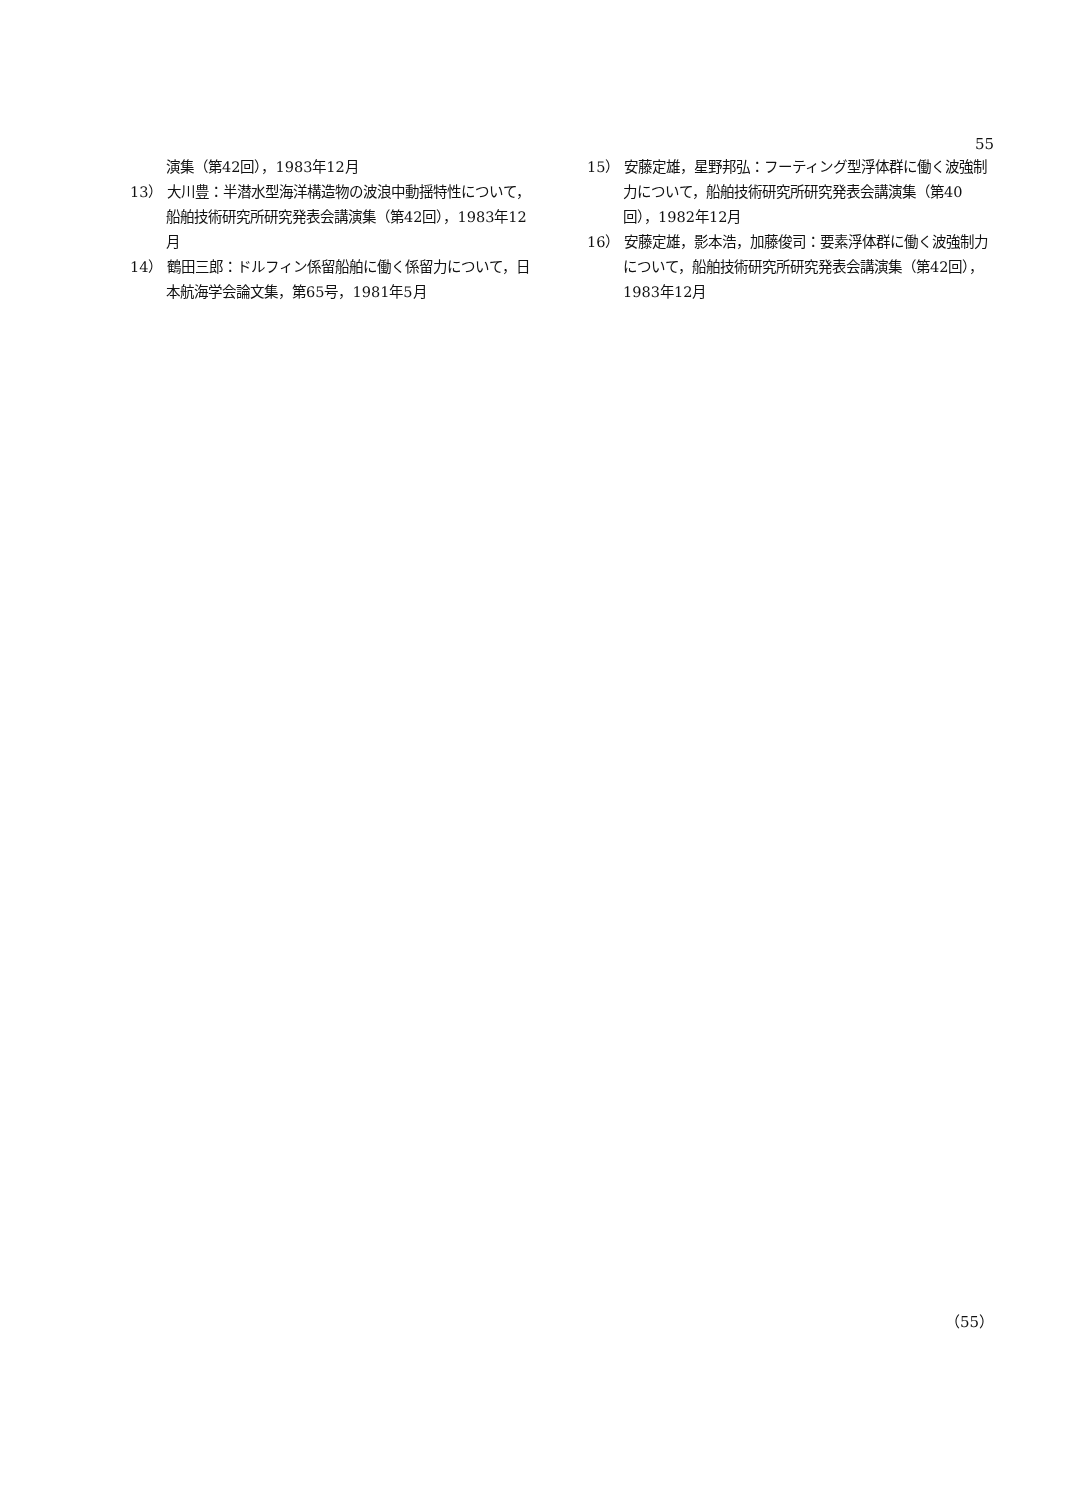55
演集（第42回），1983年12月
13） 大川豊：半潜水型海洋構造物の波浪中動揺特性について，船舶技術研究所研究発表会講演集（第42回），1983年12月
14） 鶴田三郎：ドルフィン係留船舶に働く係留力について，日本航海学会論文集，第65号，1981年5月
15） 安藤定雄，星野邦弘：フーティング型浮体群に働く波強制力について，船舶技術研究所研究発表会講演集（第40回），1982年12月
16） 安藤定雄，影本浩，加藤俊司：要素浮体群に働く波強制力について，船舶技術研究所研究発表会講演集（第42回），1983年12月
（55）